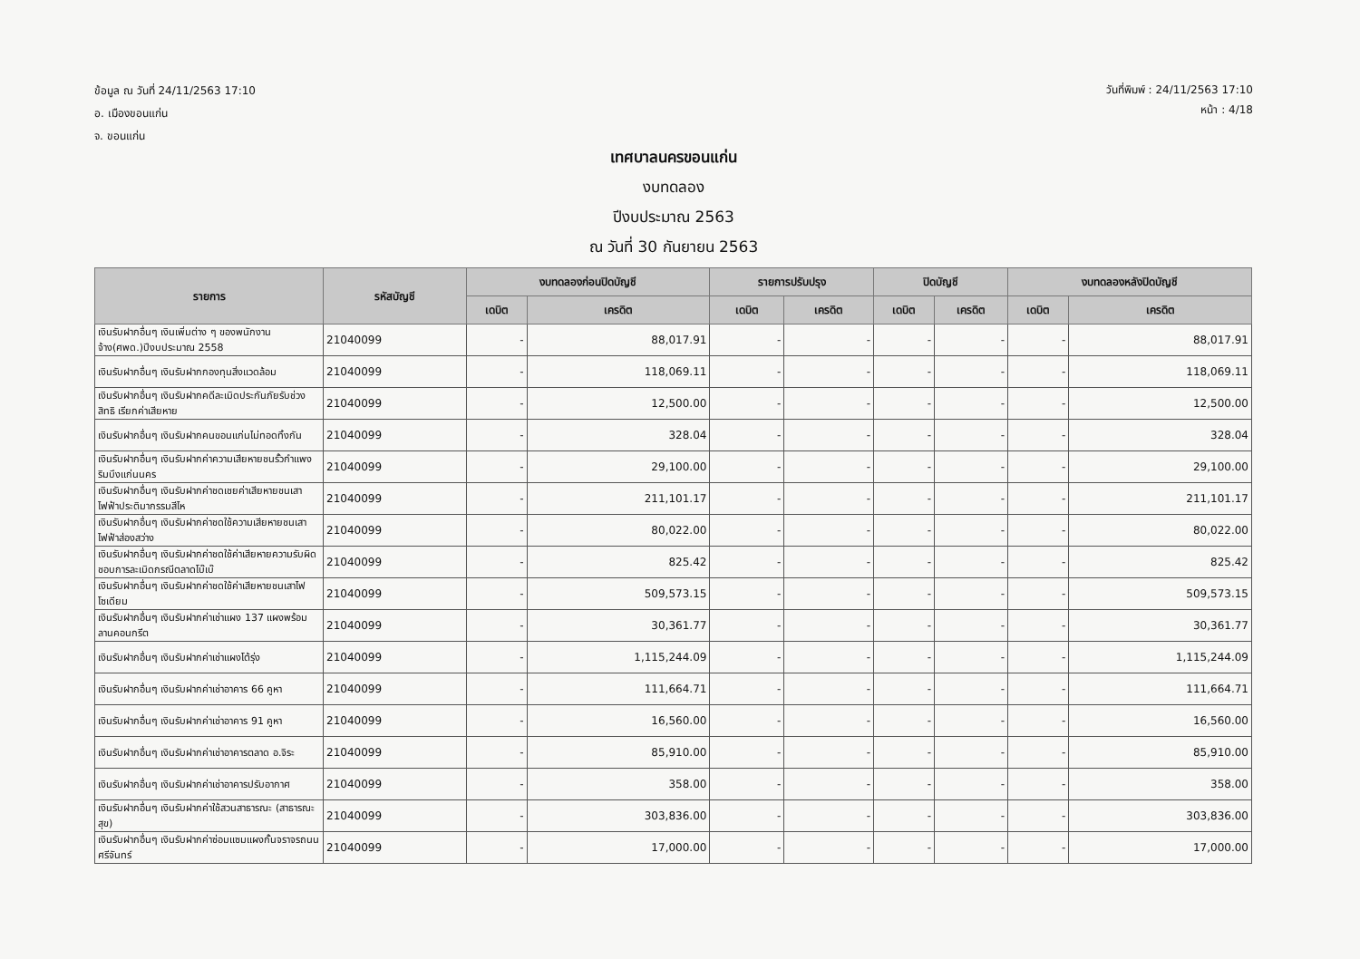ข้อมูล ณ วันที่ 24/11/2563 17:10
อ. เมืองขอนแก่น
จ. ขอนแก่น
วันที่พิมพ์ : 24/11/2563 17:10
หน้า : 4/18
เทศบาลนครขอนแก่น
งบทดลอง
ปีงบประมาณ 2563
ณ วันที่ 30 กันยายน 2563
| รายการ | รหัสบัญชี | งบทดลองก่อนปิดบัญชี | | รายการปรับปรุง | | ปิดบัญชี | | งบทดลองหลังปิดบัญชี | |
| --- | --- | --- | --- | --- | --- | --- | --- | --- | --- |
| | | เดบิต | เครดิต | เดบิต | เครดิต | เดบิต | เครดิต | เดบิต | เครดิต |
| เงินรับฝากอื่นๆ เงินเพิ่มต่าง ๆ ของพนักงานจ้าง(ศพด.)ปีงบประมาณ 2558 | 21040099 | - | 88,017.91 | - | - | - | - | - | 88,017.91 |
| เงินรับฝากอื่นๆ เงินรับฝากกองทุนสิ่งแวดล้อม | 21040099 | - | 118,069.11 | - | - | - | - | - | 118,069.11 |
| เงินรับฝากอื่นๆ เงินรับฝากคดีละเมิดประกันภัยรับช่วงสิทธิ เรียกค่าเสียหาย | 21040099 | - | 12,500.00 | - | - | - | - | - | 12,500.00 |
| เงินรับฝากอื่นๆ เงินรับฝากคนขอนแก่นไม่ทอดทิ้งกัน | 21040099 | - | 328.04 | - | - | - | - | - | 328.04 |
| เงินรับฝากอื่นๆ เงินรับฝากค่าความเสียหายชนรั้วกำแพงริมบึงแก่นนคร | 21040099 | - | 29,100.00 | - | - | - | - | - | 29,100.00 |
| เงินรับฝากอื่นๆ เงินรับฝากค่าชดเชยค่าเสียหายชนเสาไฟฟ้าประติมากรรมสีไห | 21040099 | - | 211,101.17 | - | - | - | - | - | 211,101.17 |
| เงินรับฝากอื่นๆ เงินรับฝากค่าชดใช้ความเสียหายชนเสาไฟฟ้าส่องสว่าง | 21040099 | - | 80,022.00 | - | - | - | - | - | 80,022.00 |
| เงินรับฝากอื่นๆ เงินรับฝากค่าชดใช้ค่าเสียหายความรับผิดชอบการละเมิดกรณีตลาดโบ๊เบ๊ | 21040099 | - | 825.42 | - | - | - | - | - | 825.42 |
| เงินรับฝากอื่นๆ เงินรับฝากค่าชดใช้ค่าเสียหายชนเสาไฟโซเดียม | 21040099 | - | 509,573.15 | - | - | - | - | - | 509,573.15 |
| เงินรับฝากอื่นๆ เงินรับฝากค่าเช่าแผง 137 แผงพร้อมลานคอนกรีต | 21040099 | - | 30,361.77 | - | - | - | - | - | 30,361.77 |
| เงินรับฝากอื่นๆ เงินรับฝากค่าเช่าแผงโต้รุ่ง | 21040099 | - | 1,115,244.09 | - | - | - | - | - | 1,115,244.09 |
| เงินรับฝากอื่นๆ เงินรับฝากค่าเช่าอาคาร 66 คูหา | 21040099 | - | 111,664.71 | - | - | - | - | - | 111,664.71 |
| เงินรับฝากอื่นๆ เงินรับฝากค่าเช่าอาคาร 91 คูหา | 21040099 | - | 16,560.00 | - | - | - | - | - | 16,560.00 |
| เงินรับฝากอื่นๆ เงินรับฝากค่าเช่าอาคารตลาด อ.จิระ | 21040099 | - | 85,910.00 | - | - | - | - | - | 85,910.00 |
| เงินรับฝากอื่นๆ เงินรับฝากค่าเช่าอาคารปรับอากาศ | 21040099 | - | 358.00 | - | - | - | - | - | 358.00 |
| เงินรับฝากอื่นๆ เงินรับฝากค่าใช้สวนสาธารณะ (สาธารณะสุข) | 21040099 | - | 303,836.00 | - | - | - | - | - | 303,836.00 |
| เงินรับฝากอื่นๆ เงินรับฝากค่าซ่อมแซมแผงกั้นจราจรถนนศรีจันทร์ | 21040099 | - | 17,000.00 | - | - | - | - | - | 17,000.00 |